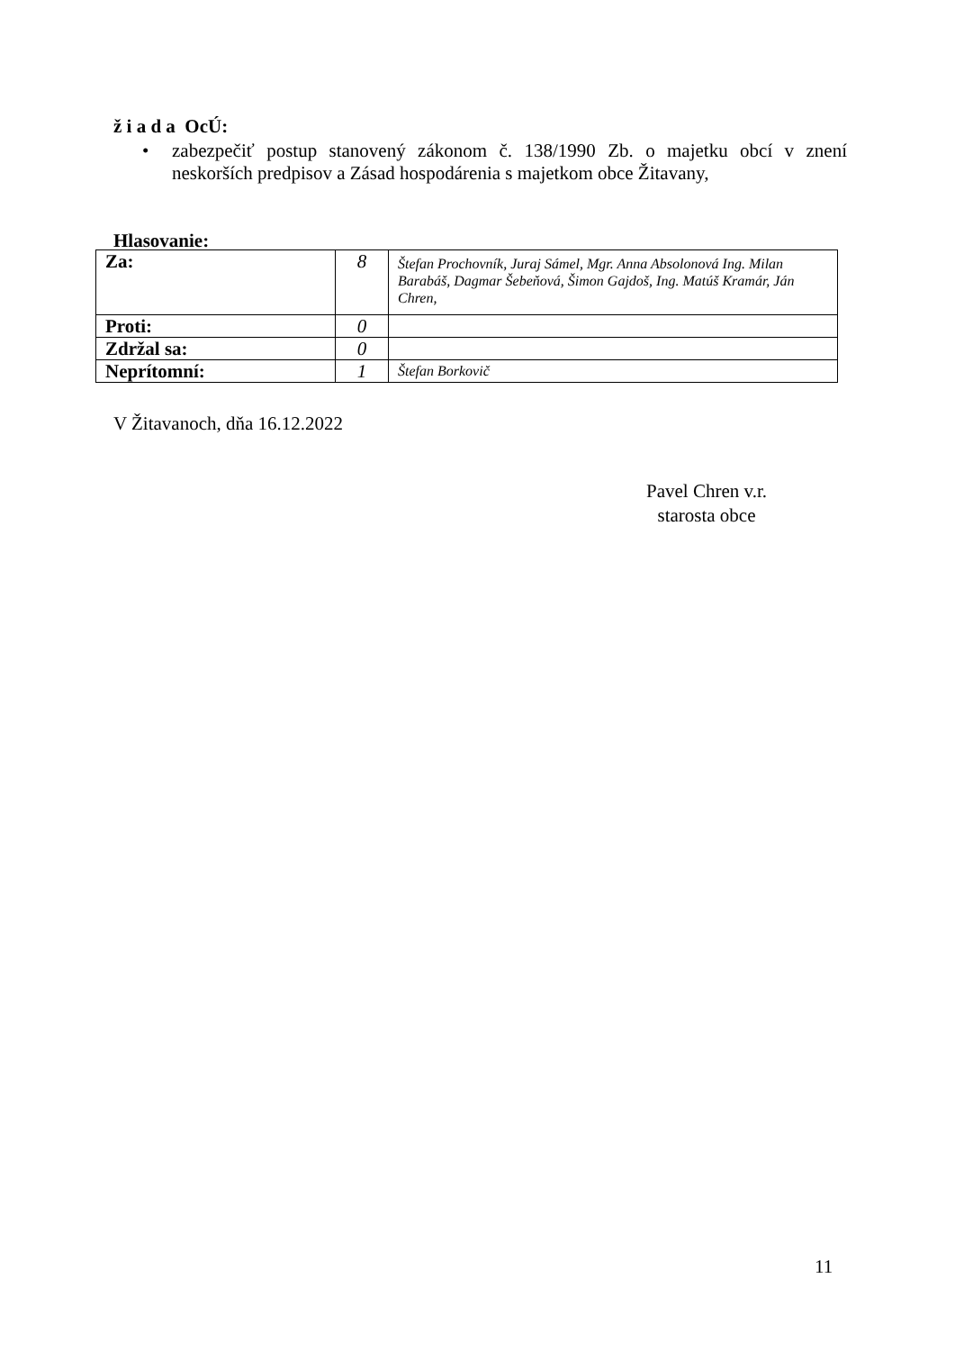ž i a d a OcÚ:
•
zabezpečiť postup stanovený zákonom č. 138/1990 Zb. o majetku obcí v znení neskorších predpisov a Zásad hospodárenia s majetkom obce Žitavany,
Hlasovanie:
| Za: | 8 | Štefan Prochovník, Juraj Sámel, Mgr. Anna Absolonová Ing. Milan Barabáš, Dagmar Šebeňová, Šimon Gajdoš, Ing. Matúš Kramár, Ján Chren, |
| Proti: | 0 | |
| Zdržal sa: | 0 | |
| Neprítomní: | 1 | Štefan Borkovič |
V Žitavanoch, dňa 16.12.2022
Pavel Chren v.r.
starosta obce
11